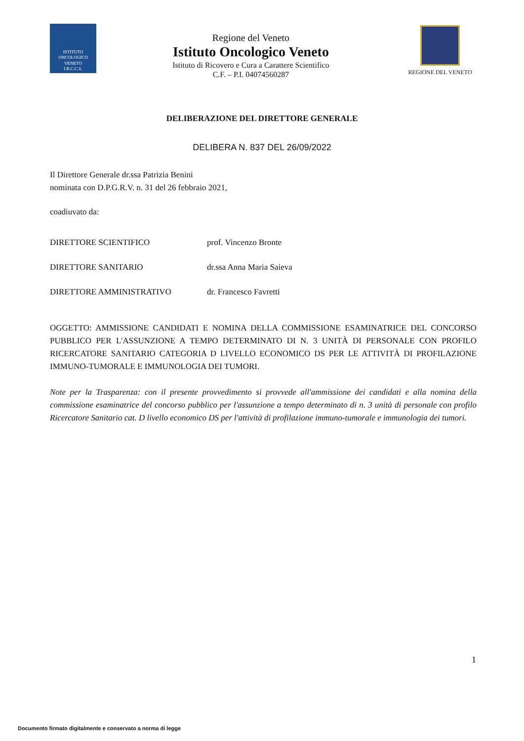ISTITUTO
ONCOLOGICO
VENETO
I.R.C.C.S.
Regione del Veneto
Istituto Oncologico Veneto
Istituto di Ricovero e Cura a Carattere Scientifico
C.F. – P.I. 04074560287
REGIONE DEL VENETO
DELIBERAZIONE DEL DIRETTORE GENERALE
DELIBERA N. 837 DEL 26/09/2022
Il Direttore Generale dr.ssa Patrizia Benini
nominata con D.P.G.R.V. n. 31 del 26 febbraio 2021,
coadiuvato da:
DIRETTORE SCIENTIFICO prof. Vincenzo Bronte
DIRETTORE SANITARIO dr.ssa Anna Maria Saieva
DIRETTORE AMMINISTRATIVO dr. Francesco Favretti
OGGETTO: AMMISSIONE CANDIDATI E NOMINA DELLA COMMISSIONE ESAMINATRICE DEL CONCORSO PUBBLICO PER L'ASSUNZIONE A TEMPO DETERMINATO DI N. 3 UNITÀ DI PERSONALE CON PROFILO RICERCATORE SANITARIO CATEGORIA D LIVELLO ECONOMICO DS PER LE ATTIVITÀ DI PROFILAZIONE IMMUNO-TUMORALE E IMMUNOLOGIA DEI TUMORI.
Note per la Trasparenza: con il presente provvedimento si provvede all'ammissione dei candidati e alla nomina della commissione esaminatrice del concorso pubblico per l'assunzione a tempo determinato di n. 3 unità di personale con profilo Ricercatore Sanitario cat. D livello economico DS per l'attività di profilazione immuno-tumorale e immunologia dei tumori.
1
Documento firmato digitalmente e conservato a norma di legge